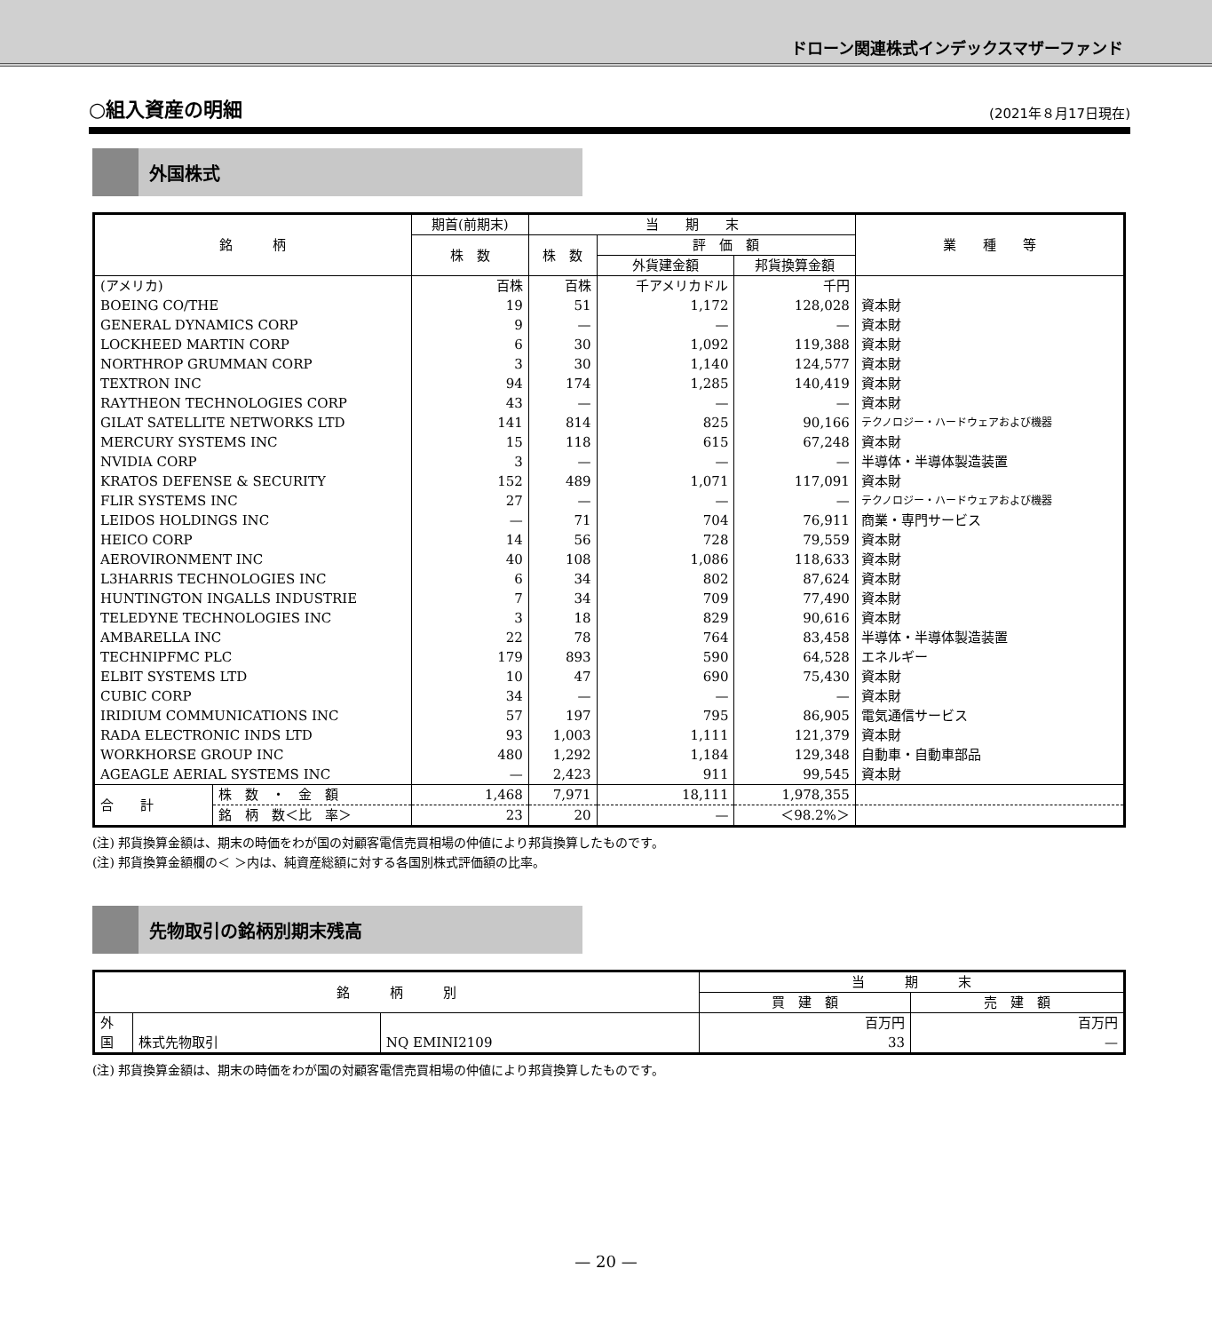ドローン関連株式インデックスマザーファンド
○組入資産の明細 (2021年８月17日現在)
外国株式
| 銘 柄 | | 期首(前期末) | 当 期 末 | | | 業 種 等 |
| --- | --- | --- | --- | --- | --- | --- |
| | | 株 数 | 株 数 | 評 価 額 | | |
| | | | | 外貨建金額 | 邦貨換算金額 | |
| (アメリカ) | | 百株 | 百株 | 千アメリカドル | 千円 | |
| BOEING CO/THE | | 19 | 51 | 1,172 | 128,028 | 資本財 |
| GENERAL DYNAMICS CORP | | 9 | — | — | — | 資本財 |
| LOCKHEED MARTIN CORP | | 6 | 30 | 1,092 | 119,388 | 資本財 |
| NORTHROP GRUMMAN CORP | | 3 | 30 | 1,140 | 124,577 | 資本財 |
| TEXTRON INC | | 94 | 174 | 1,285 | 140,419 | 資本財 |
| RAYTHEON TECHNOLOGIES CORP | | 43 | — | — | — | 資本財 |
| GILAT SATELLITE NETWORKS LTD | | 141 | 814 | 825 | 90,166 | テクノロジー・ハードウェアおよび機器 |
| MERCURY SYSTEMS INC | | 15 | 118 | 615 | 67,248 | 資本財 |
| NVIDIA CORP | | 3 | — | — | — | 半導体・半導体製造装置 |
| KRATOS DEFENSE & SECURITY | | 152 | 489 | 1,071 | 117,091 | 資本財 |
| FLIR SYSTEMS INC | | 27 | — | — | — | テクノロジー・ハードウェアおよび機器 |
| LEIDOS HOLDINGS INC | | — | 71 | 704 | 76,911 | 商業・専門サービス |
| HEICO CORP | | 14 | 56 | 728 | 79,559 | 資本財 |
| AEROVIRONMENT INC | | 40 | 108 | 1,086 | 118,633 | 資本財 |
| L3HARRIS TECHNOLOGIES INC | | 6 | 34 | 802 | 87,624 | 資本財 |
| HUNTINGTON INGALLS INDUSTRIE | | 7 | 34 | 709 | 77,490 | 資本財 |
| TELEDYNE TECHNOLOGIES INC | | 3 | 18 | 829 | 90,616 | 資本財 |
| AMBARELLA INC | | 22 | 78 | 764 | 83,458 | 半導体・半導体製造装置 |
| TECHNIPFMC PLC | | 179 | 893 | 590 | 64,528 | エネルギー |
| ELBIT SYSTEMS LTD | | 10 | 47 | 690 | 75,430 | 資本財 |
| CUBIC CORP | | 34 | — | — | — | 資本財 |
| IRIDIUM COMMUNICATIONS INC | | 57 | 197 | 795 | 86,905 | 電気通信サービス |
| RADA ELECTRONIC INDS LTD | | 93 | 1,003 | 1,111 | 121,379 | 資本財 |
| WORKHORSE GROUP INC | | 480 | 1,292 | 1,184 | 129,348 | 自動車・自動車部品 |
| AGEAGLE AERIAL SYSTEMS INC | | — | 2,423 | 911 | 99,545 | 資本財 |
| 合 計 | 株 数 ・ 金 額 | 1,468 | 7,971 | 18,111 | 1,978,355 | |
| | 銘 柄 数＜比 率＞ | 23 | 20 | — | ＜98.2%＞ | |
(注) 邦貨換算金額は、期末の時価をわが国の対顧客電信売買相場の仲値により邦貨換算したものです。
(注) 邦貨換算金額欄の＜ ＞内は、純資産総額に対する各国別株式評価額の比率。
先物取引の銘柄別期末残高
| 銘 柄 別 | | | 当 期 末 | |
| --- | --- | --- | --- | --- |
| | | | 買 建 額 | 売 建 額 |
| 外 国 | 株式先物取引 | NQ EMINI2109 | 百万円 | 百万円 |
| | | | 33 | — |
(注) 邦貨換算金額は、期末の時価をわが国の対顧客電信売買相場の仲値により邦貨換算したものです。
— 20 —